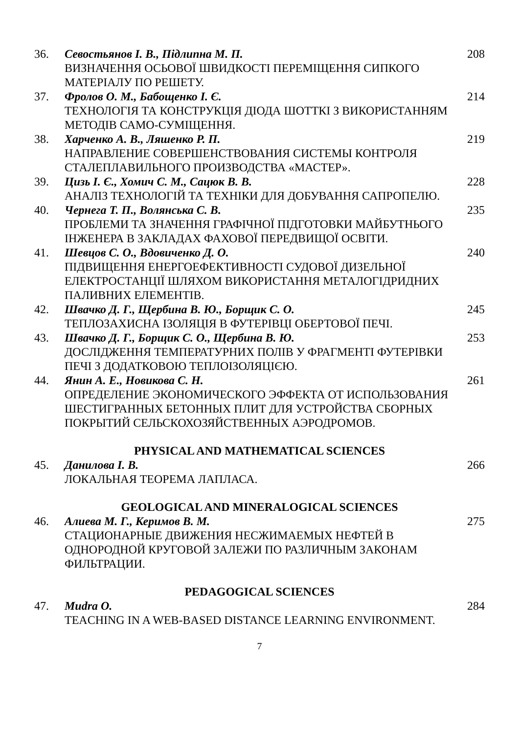| 36. | Севостьянов І. В., Підлипна М. П. ВИЗНАЧЕННЯ ОСЬОВОЇ ШВИДКОСТІ ПЕРЕМІЩЕННЯ СИПКОГО МАТЕРІАЛУ ПО РЕШЕТУ. | 208 |
| 37. | Фролов О. М., Бабощенко І. Є. ТЕХНОЛОГІЯ ТА КОНСТРУКЦІЯ ДІОДА ШОТТКІ З ВИКОРИСТАННЯМ МЕТОДІВ САМО-СУМІЩЕННЯ. | 214 |
| 38. | Харченко А. В., Ляшенко Р. П. НАПРАВЛЕНИЕ СОВЕРШЕНСТВОВАНИЯ СИСТЕМЫ КОНТРОЛЯ СТАЛЕПЛАВИЛЬНОГО ПРОИЗВОДСТВА «МАСТЕР». | 219 |
| 39. | Цизь І. Є., Хомич С. М., Сацюк В. В. АНАЛІЗ ТЕХНОЛОГІЙ ТА ТЕХНІКИ ДЛЯ ДОБУВАННЯ САПРОПЕЛЮ. | 228 |
| 40. | Чернега Т. П., Волянська С. В. ПРОБЛЕМИ ТА ЗНАЧЕННЯ ГРАФІЧНОЇ ПІДГОТОВКИ МАЙБУТНЬОГО ІНЖЕНЕРА В ЗАКЛАДАХ ФАХОВОЇ ПЕРЕДВИЩОЇ ОСВІТИ. | 235 |
| 41. | Шевцов С. О., Вдовиченко Д. О. ПІДВИЩЕННЯ ЕНЕРГОЕФЕКТИВНОСТІ СУДОВОЇ ДИЗЕЛЬНОЇ ЕЛЕКТРОСТАНЦІЇ ШЛЯХОМ ВИКОРИСТАННЯ МЕТАЛОГІДРИДНИХ ПАЛИВНИХ ЕЛЕМЕНТІВ. | 240 |
| 42. | Швачко Д. Г., Щербина В. Ю., Борщик С. О. ТЕПЛОЗАХИСНА ІЗОЛЯЦІЯ В ФУТЕРІВЦІ ОБЕРТОВОЇ ПЕЧІ. | 245 |
| 43. | Швачко Д. Г., Борщик С. О., Щербина В. Ю. ДОСЛІДЖЕННЯ ТЕМПЕРАТУРНИХ ПОЛІВ У ФРАГМЕНТІ ФУТЕРІВКИ ПЕЧІ З ДОДАТКОВОЮ ТЕПЛОІЗОЛЯЦІЄЮ. | 253 |
| 44. | Янин А. Е., Новикова С. Н. ОПРЕДЕЛЕНИЕ ЭКОНОМИЧЕСКОГО ЭФФЕКТА ОТ ИСПОЛЬЗОВАНИЯ ШЕСТИГРАННЫХ БЕТОННЫХ ПЛИТ ДЛЯ УСТРОЙСТВА СБОРНЫХ ПОКРЫТИЙ СЕЛЬСКОХОЗЯЙСТВЕННЫХ АЭРОДРОМОВ. | 261 |
PHYSICAL AND MATHEMATICAL SCIENCES
| 45. | Данилова І. В. ЛОКАЛЬНАЯ ТЕОРЕМА ЛАПЛАСА. | 266 |
GEOLOGICAL AND MINERALOGICAL SCIENCES
| 46. | Алиева М. Г., Керимов В. М. СТАЦИОНАРНЫЕ ДВИЖЕНИЯ НЕСЖИМАЕМЫХ НЕФТЕЙ В ОДНОРОДНОЙ КРУГОВОЙ ЗАЛЕЖИ ПО РАЗЛИЧНЫМ ЗАКОНАМ ФИЛЬТРАЦИИ. | 275 |
PEDAGOGICAL SCIENCES
| 47. | Mudra O. TEACHING IN A WEB-BASED DISTANCE LEARNING ENVIRONMENT. | 284 |
7